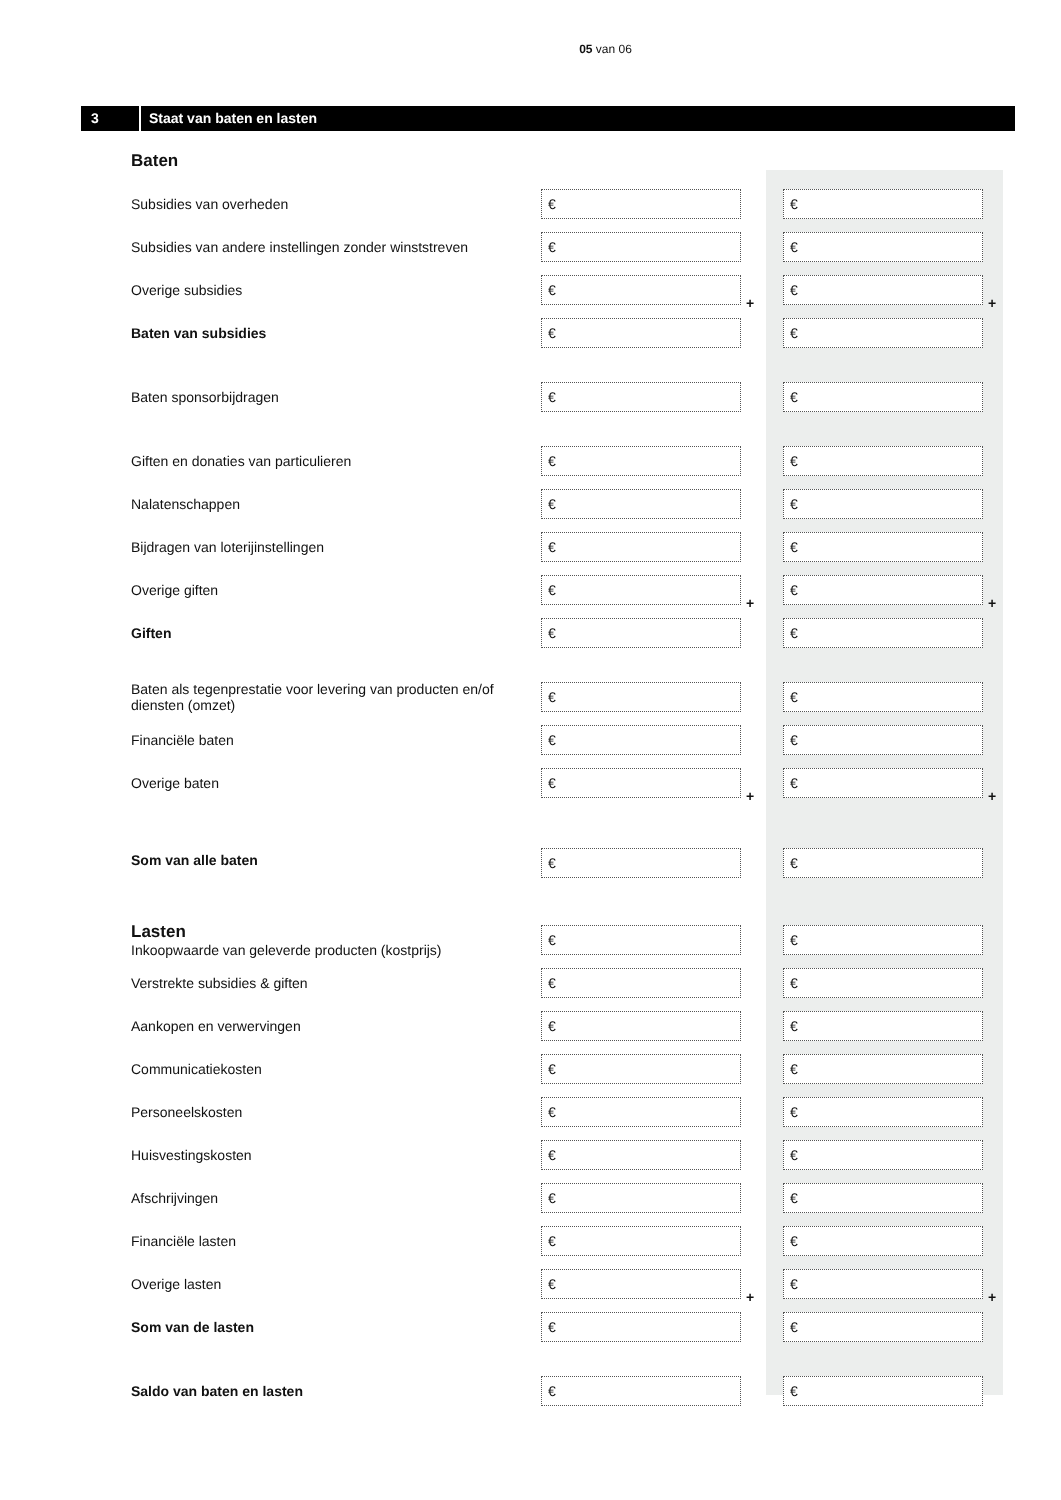05 van 06
3 Staat van baten en lasten
| Baten | | | | |
| Subsidies van overheden | € | | € | |
| Subsidies van andere instellingen zonder winststreven | € | | € | |
| Overige subsidies | € | + | € | + |
| Baten van subsidies | € | | € | |
| Baten sponsorbijdragen | € | | € | |
| Giften en donaties van particulieren | € | | € | |
| Nalatenschappen | € | | € | |
| Bijdragen van loterijinstellingen | € | | € | |
| Overige giften | € | + | € | + |
| Giften | € | | € | |
| Baten als tegenprestatie voor levering van producten en/of diensten (omzet) | € | | € | |
| Financiële baten | € | | € | |
| Overige baten | € | + | € | + |
| Som van alle baten | € | | € | |
| Lasten Inkoopwaarde van geleverde producten (kostprijs) | € | | € | |
| Verstrekte subsidies & giften | € | | € | |
| Aankopen en verwervingen | € | | € | |
| Communicatiekosten | € | | € | |
| Personeelskosten | € | | € | |
| Huisvestingskosten | € | | € | |
| Afschrijvingen | € | | € | |
| Financiële lasten | € | | € | |
| Overige lasten | € | + | € | + |
| Som van de lasten | € | | € | |
| Saldo van baten en lasten | € | | € | |